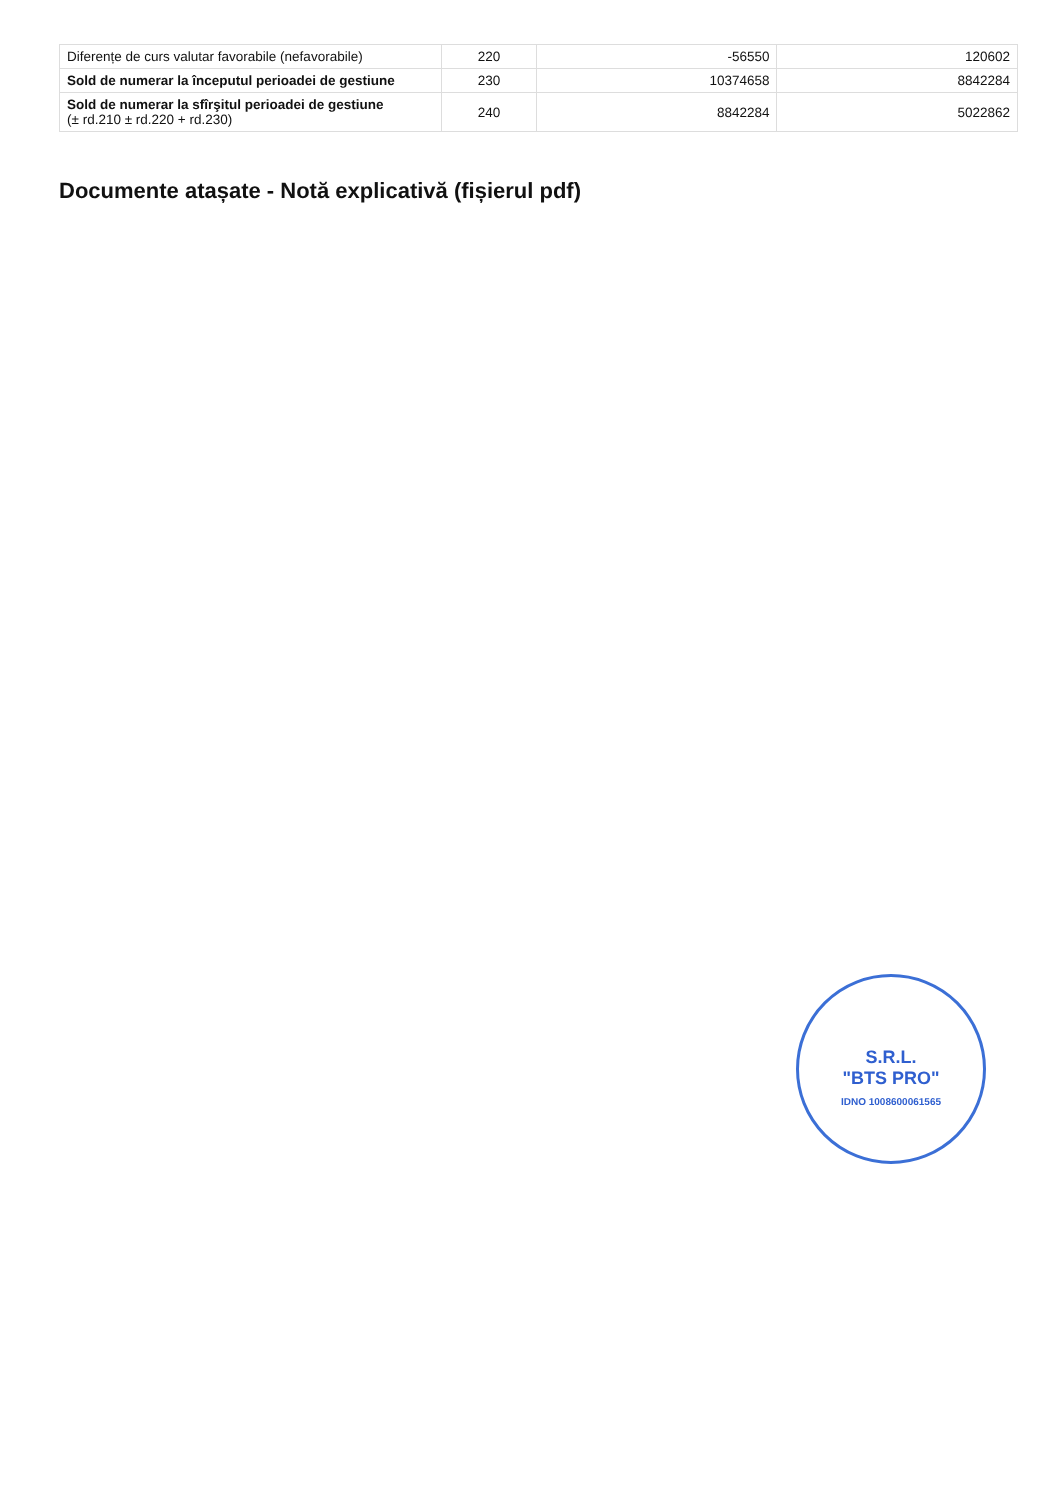| Diferențe de curs valutar favorabile (nefavorabile) | 220 | -56550 | 120602 |
| Sold de numerar la începutul perioadei de gestiune | 230 | 10374658 | 8842284 |
| Sold de numerar la sfîrşitul perioadei de gestiune (± rd.210 ± rd.220 + rd.230) | 240 | 8842284 | 5022862 |
Documente atașate - Notă explicativă (fișierul pdf)
S.R.L.
"BTS PRO"
IDNO 1008600061565